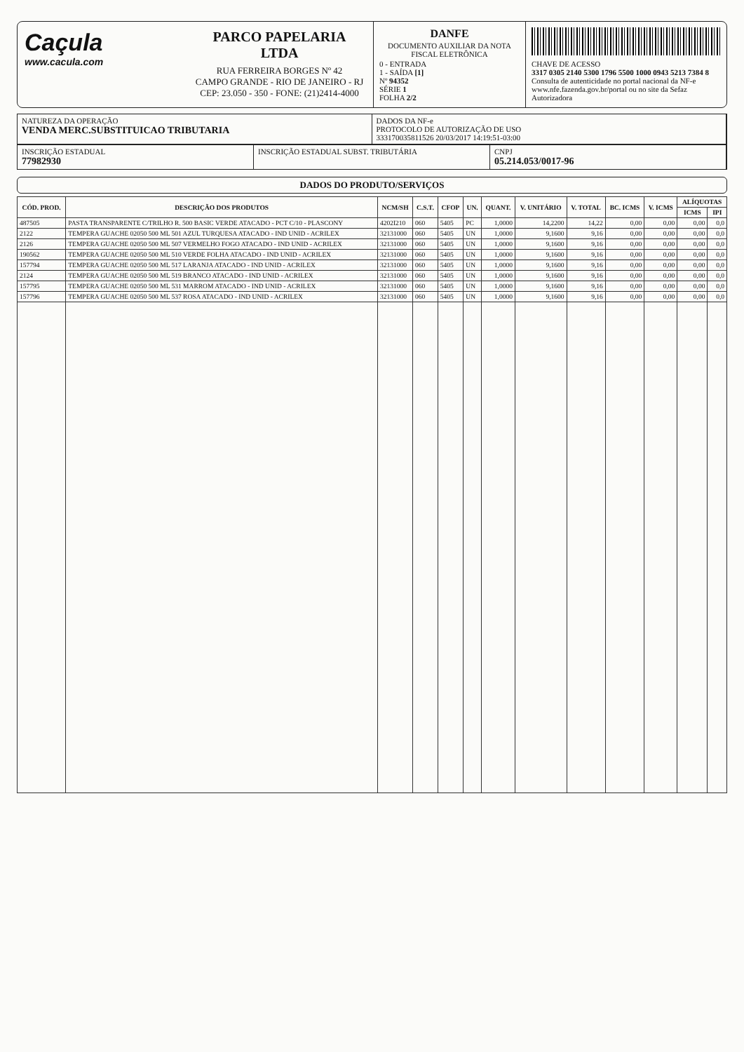Caçula
www.cacula.com
PARCO PAPELARIA LTDA
RUA FERREIRA BORGES Nº 42
CAMPO GRANDE - RIO DE JANEIRO - RJ
CEP: 23.050 - 350 - FONE: (21)2414-4000
DANFE
DOCUMENTO AUXILIAR DA NOTA FISCAL ELETRÔNICA
0 - ENTRADA
1 - SAÍDA [1]
Nº 94352
SÉRIE 1
FOLHA 2/2
CHAVE DE ACESSO
3317 0305 2140 5300 1796 5500 1000 0943 5213 7384 8
Consulta de autenticidade no portal nacional da NF-e www.nfe.fazenda.gov.br/portal ou no site da Sefaz Autorizadora
NATUREZA DA OPERAÇÃO
VENDA MERC.SUBSTITUICAO TRIBUTARIA
DADOS DA NF-e
PROTOCOLO DE AUTORIZAÇÃO DE USO
333170035811526 20/03/2017 14:19:51-03:00
INSCRIÇÃO ESTADUAL
77982930
INSCRIÇÃO ESTADUAL SUBST. TRIBUTÁRIA
CNPJ
05.214.053/0017-96
DADOS DO PRODUTO/SERVIÇOS
| CÓD. PROD. | DESCRIÇÃO DOS PRODUTOS | NCM/SH | C.S.T. | CFOP | UN. | QUANT. | V. UNITÁRIO | V. TOTAL | BC. ICMS | V. ICMS | ALÍQUOTAS | |
| --- | --- | --- | --- | --- | --- | --- | --- | --- | --- | --- | --- | --- |
| | | | | | | | | | | | ICMS | IPI |
| 487505 | PASTA TRANSPARENTE C/TRILHO R. 500 BASIC VERDE ATACADO - PCT C/10 - PLASCONY | 4202I210 | 060 | 5405 | PC | 1,0000 | 14,2200 | 14,22 | 0,00 | 0,00 | 0,00 | 0,0 |
| 2122 | TEMPERA GUACHE 02050 500 ML 501 AZUL TURQUESA ATACADO - IND UNID - ACRILEX | 32131000 | 060 | 5405 | UN | 1,0000 | 9,1600 | 9,16 | 0,00 | 0,00 | 0,00 | 0,0 |
| 2126 | TEMPERA GUACHE 02050 500 ML 507 VERMELHO FOGO ATACADO - IND UNID - ACRILEX | 32131000 | 060 | 5405 | UN | 1,0000 | 9,1600 | 9,16 | 0,00 | 0,00 | 0,00 | 0,0 |
| 190562 | TEMPERA GUACHE 02050 500 ML 510 VERDE FOLHA ATACADO - IND UNID - ACRILEX | 32131000 | 060 | 5405 | UN | 1,0000 | 9,1600 | 9,16 | 0,00 | 0,00 | 0,00 | 0,0 |
| 157794 | TEMPERA GUACHE 02050 500 ML 517 LARANJA ATACADO - IND UNID - ACRILEX | 32131000 | 060 | 5405 | UN | 1,0000 | 9,1600 | 9,16 | 0,00 | 0,00 | 0,00 | 0,0 |
| 2124 | TEMPERA GUACHE 02050 500 ML 519 BRANCO ATACADO - IND UNID - ACRILEX | 32131000 | 060 | 5405 | UN | 1,0000 | 9,1600 | 9,16 | 0,00 | 0,00 | 0,00 | 0,0 |
| 157795 | TEMPERA GUACHE 02050 500 ML 531 MARROM ATACADO - IND UNID - ACRILEX | 32131000 | 060 | 5405 | UN | 1,0000 | 9,1600 | 9,16 | 0,00 | 0,00 | 0,00 | 0,0 |
| 157796 | TEMPERA GUACHE 02050 500 ML 537 ROSA ATACADO - IND UNID - ACRILEX | 32131000 | 060 | 5405 | UN | 1,0000 | 9,1600 | 9,16 | 0,00 | 0,00 | 0,00 | 0,0 |